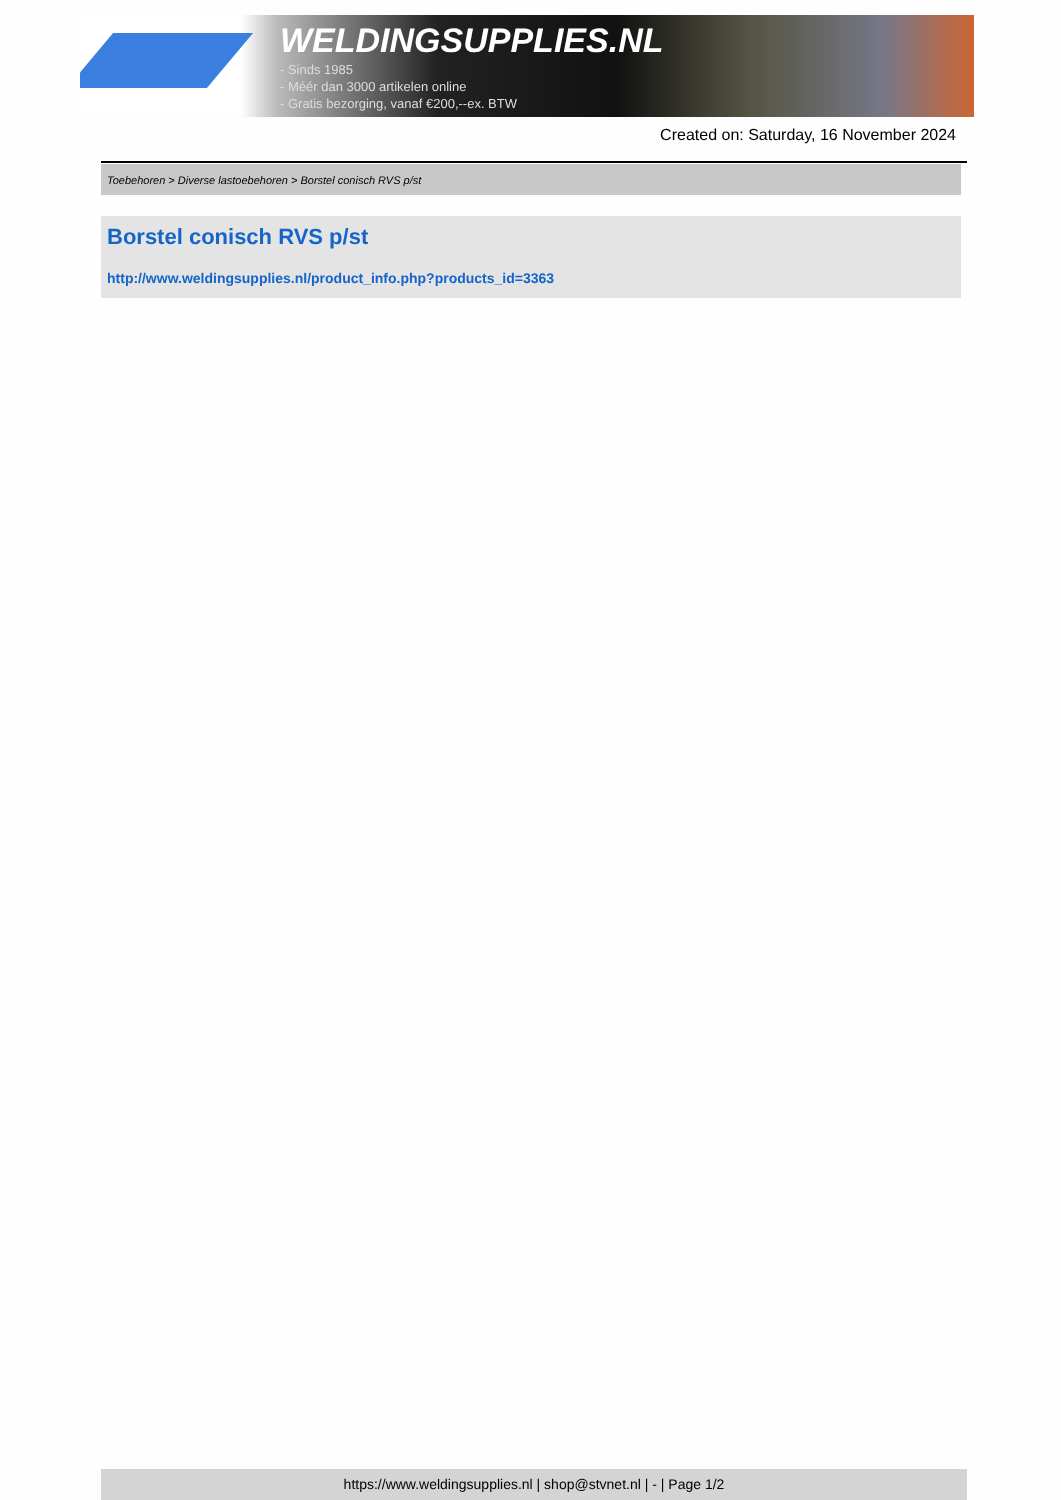WELDINGSUPPLIES.NL
- Sinds 1985
- Méér dan 3000 artikelen online
- Gratis bezorging, vanaf €200,--ex. BTW
Created on: Saturday, 16 November 2024
Toebehoren > Diverse lastoebehoren > Borstel conisch RVS p/st
Borstel conisch RVS p/st
http://www.weldingsupplies.nl/product_info.php?products_id=3363
https://www.weldingsupplies.nl | shop@stvnet.nl | - | Page 1/2